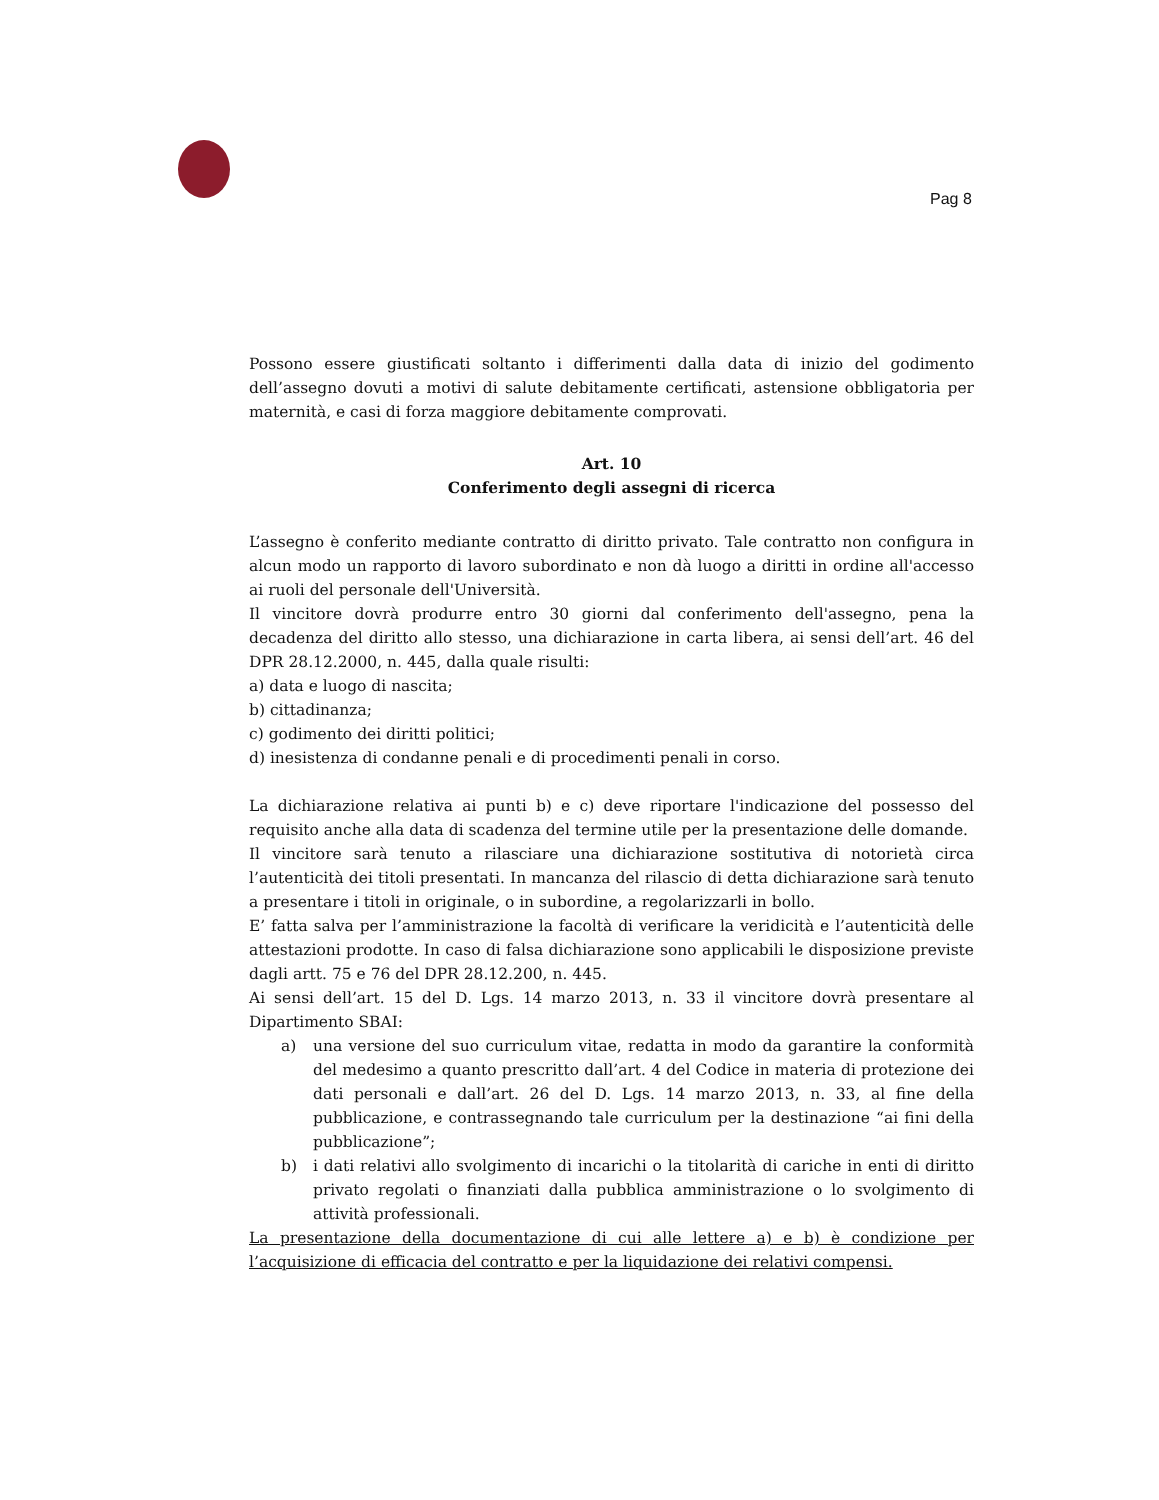Pag 8
Possono essere giustificati soltanto i differimenti dalla data di inizio del godimento dell’assegno dovuti a motivi di salute debitamente certificati, astensione obbligatoria per maternità, e casi di forza maggiore debitamente comprovati.
Art. 10
Conferimento degli assegni di ricerca
L’assegno è conferito mediante contratto di diritto privato. Tale contratto non configura in alcun modo un rapporto di lavoro subordinato e non dà luogo a diritti in ordine all'accesso ai ruoli del personale dell'Università.
Il vincitore dovrà produrre entro 30 giorni dal conferimento dell'assegno, pena la decadenza del diritto allo stesso, una dichiarazione in carta libera, ai sensi dell’art. 46 del DPR 28.12.2000, n. 445, dalla quale risulti:
a) data e luogo di nascita;
b) cittadinanza;
c) godimento dei diritti politici;
d) inesistenza di condanne penali e di procedimenti penali in corso.
La dichiarazione relativa ai punti b) e c) deve riportare l'indicazione del possesso del requisito anche alla data di scadenza del termine utile per la presentazione delle domande.
Il vincitore sarà tenuto a rilasciare una dichiarazione sostitutiva di notorietà circa l’autenticità dei titoli presentati. In mancanza del rilascio di detta dichiarazione sarà tenuto a presentare i titoli in originale, o in subordine, a regolarizzarli in bollo.
E’ fatta salva per l’amministrazione la facoltà di verificare la veridicità e l’autenticità delle attestazioni prodotte. In caso di falsa dichiarazione sono applicabili le disposizione previste dagli artt. 75 e 76 del DPR 28.12.200, n. 445.
Ai sensi dell’art. 15 del D. Lgs. 14 marzo 2013, n. 33 il vincitore dovrà presentare al Dipartimento SBAI:
a) una versione del suo curriculum vitae, redatta in modo da garantire la conformità del medesimo a quanto prescritto dall’art. 4 del Codice in materia di protezione dei dati personali e dall’art. 26 del D. Lgs. 14 marzo 2013, n. 33, al fine della pubblicazione, e contrassegnando tale curriculum per la destinazione “ai fini della pubblicazione”;
b) i dati relativi allo svolgimento di incarichi o la titolarità di cariche in enti di diritto privato regolati o finanziati dalla pubblica amministrazione o lo svolgimento di attività professionali.
La presentazione della documentazione di cui alle lettere a) e b) è condizione per l’acquisizione di efficacia del contratto e per la liquidazione dei relativi compensi.